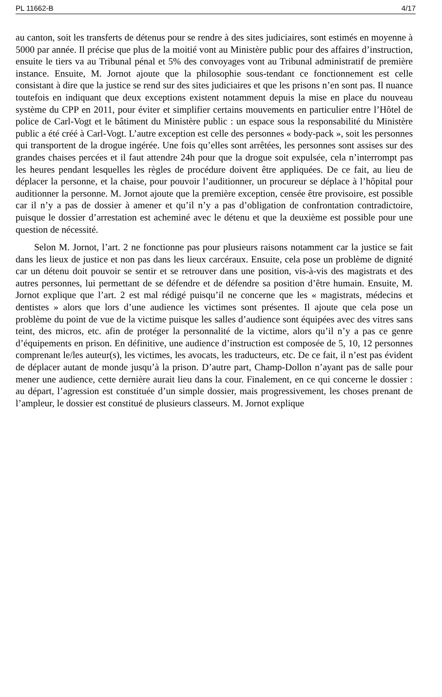PL 11662-B 4/17
au canton, soit les transferts de détenus pour se rendre à des sites judiciaires, sont estimés en moyenne à 5000 par année. Il précise que plus de la moitié vont au Ministère public pour des affaires d’instruction, ensuite le tiers va au Tribunal pénal et 5% des convoyages vont au Tribunal administratif de première instance. Ensuite, M. Jornot ajoute que la philosophie sous-tendant ce fonctionnement est celle consistant à dire que la justice se rend sur des sites judiciaires et que les prisons n’en sont pas. Il nuance toutefois en indiquant que deux exceptions existent notamment depuis la mise en place du nouveau système du CPP en 2011, pour éviter et simplifier certains mouvements en particulier entre l’Hôtel de police de Carl-Vogt et le bâtiment du Ministère public : un espace sous la responsabilité du Ministère public a été créé à Carl-Vogt. L’autre exception est celle des personnes « body-pack », soit les personnes qui transportent de la drogue ingérée. Une fois qu’elles sont arrêtées, les personnes sont assises sur des grandes chaises percées et il faut attendre 24h pour que la drogue soit expulsée, cela n’interrompt pas les heures pendant lesquelles les règles de procédure doivent être appliquées. De ce fait, au lieu de déplacer la personne, et la chaise, pour pouvoir l’auditionner, un procureur se déplace à l’hôpital pour auditionner la personne. M. Jornot ajoute que la première exception, censée être provisoire, est possible car il n’y a pas de dossier à amener et qu’il n’y a pas d’obligation de confrontation contradictoire, puisque le dossier d’arrestation est acheminé avec le détenu et que la deuxième est possible pour une question de nécessité.
Selon M. Jornot, l’art. 2 ne fonctionne pas pour plusieurs raisons notamment car la justice se fait dans les lieux de justice et non pas dans les lieux carcéraux. Ensuite, cela pose un problème de dignité car un détenu doit pouvoir se sentir et se retrouver dans une position, vis-à-vis des magistrats et des autres personnes, lui permettant de se défendre et de défendre sa position d’être humain. Ensuite, M. Jornot explique que l’art. 2 est mal rédigé puisqu’il ne concerne que les « magistrats, médecins et dentistes » alors que lors d’une audience les victimes sont présentes. Il ajoute que cela pose un problème du point de vue de la victime puisque les salles d’audience sont équipées avec des vitres sans teint, des micros, etc. afin de protéger la personnalité de la victime, alors qu’il n’y a pas ce genre d’équipements en prison. En définitive, une audience d’instruction est composée de 5, 10, 12 personnes comprenant le/les auteur(s), les victimes, les avocats, les traducteurs, etc. De ce fait, il n’est pas évident de déplacer autant de monde jusqu’à la prison. D’autre part, Champ-Dollon n’ayant pas de salle pour mener une audience, cette dernière aurait lieu dans la cour. Finalement, en ce qui concerne le dossier : au départ, l’agression est constituée d’un simple dossier, mais progressivement, les choses prenant de l’ampleur, le dossier est constitué de plusieurs classeurs. M. Jornot explique